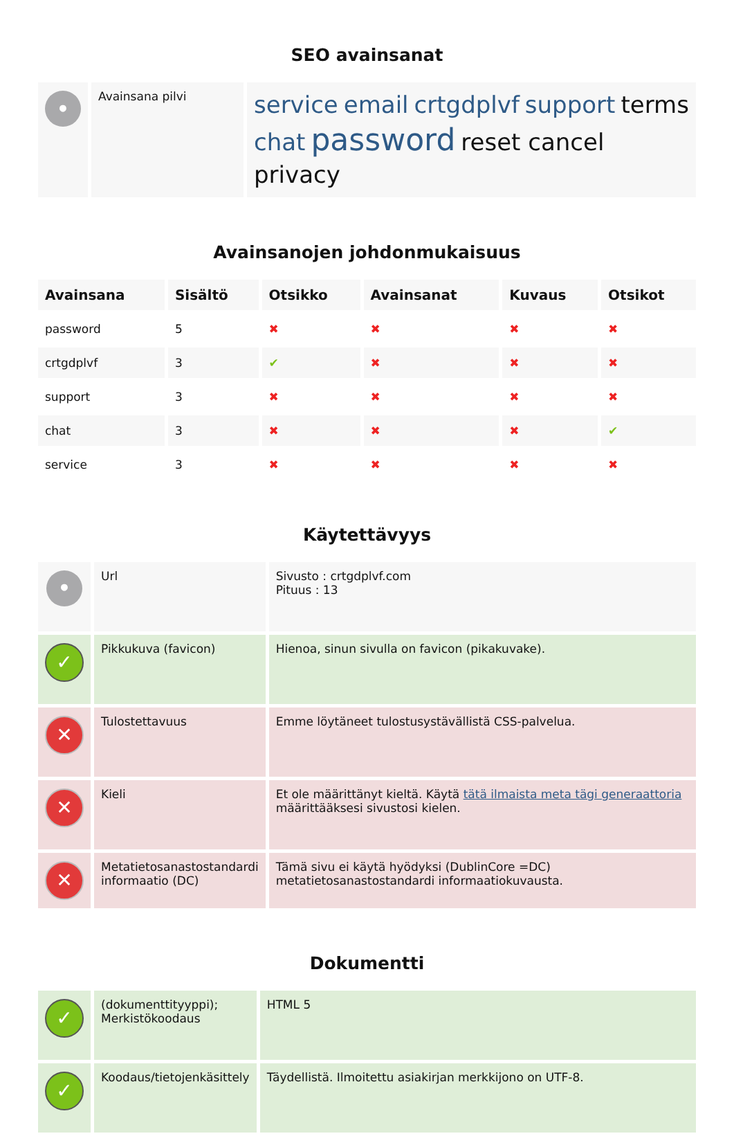SEO avainsanat
| • | Avainsana pilvi | service email crtgdplvf support terms chat password reset cancel privacy |
Avainsanojen johdonmukaisuus
| Avainsana | Sisältö | Otsikko | Avainsanat | Kuvaus | Otsikot |
| --- | --- | --- | --- | --- | --- |
| password | 5 | ✖ | ✖ | ✖ | ✖ |
| crtgdplvf | 3 | ✔ | ✖ | ✖ | ✖ |
| support | 3 | ✖ | ✖ | ✖ | ✖ |
| chat | 3 | ✖ | ✖ | ✖ | ✔ |
| service | 3 | ✖ | ✖ | ✖ | ✖ |
Käytettävyys
| • | Url | Sivusto : crtgdplvf.com Pituus : 13 |
| ✓ | Pikkukuva (favicon) | Hienoa, sinun sivulla on favicon (pikakuvake). |
| ✕ | Tulostettavuus | Emme löytäneet tulostusystävällistä CSS-palvelua. |
| ✕ | Kieli | Et ole määrittänyt kieltä. Käytä tätä ilmaista meta tägi generaattoria määrittääksesi sivustosi kielen. |
| ✕ | Metatietosanastostandardi informaatio (DC) | Tämä sivu ei käytä hyödyksi (DublinCore =DC) metatietosanastostandardi informaatiokuvausta. |
Dokumentti
| ✓ | (dokumenttityyppi); Merkistökoodaus | HTML 5 |
| ✓ | Koodaus/tietojenkäsittely | Täydellistä. Ilmoitettu asiakirjan merkkijono on UTF-8. |